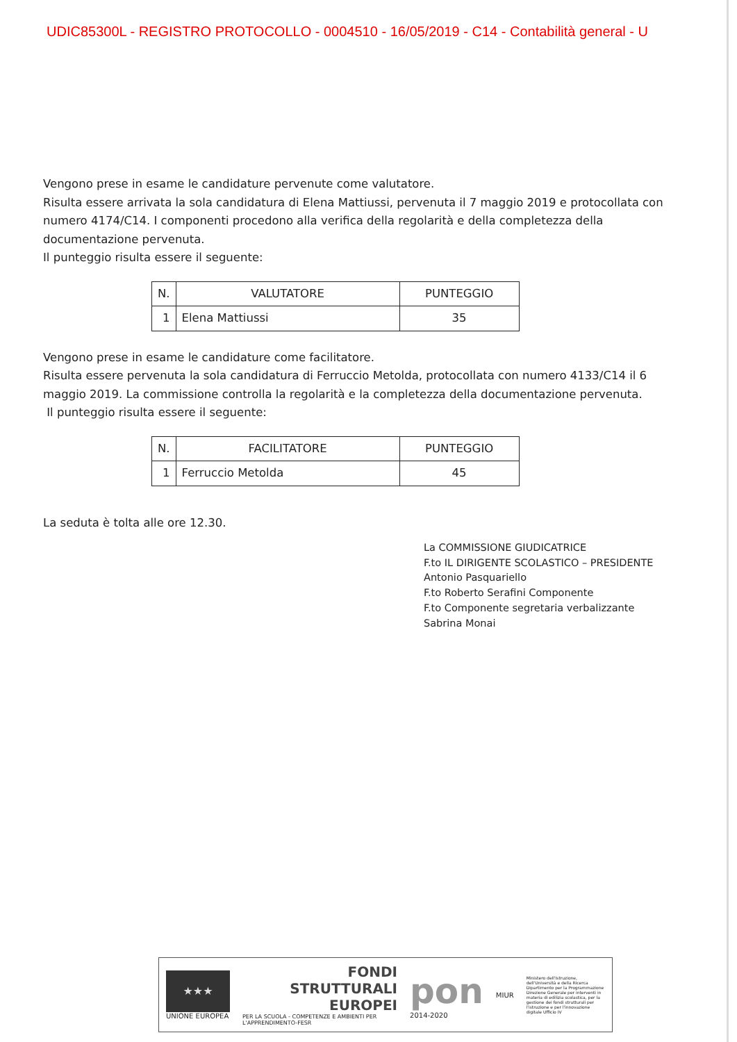UDIC85300L - REGISTRO PROTOCOLLO - 0004510 - 16/05/2019 - C14 - Contabilità general - U
Vengono prese in esame le candidature pervenute come valutatore.
Risulta essere arrivata la sola candidatura di Elena Mattiussi, pervenuta il 7 maggio 2019 e protocollata con numero 4174/C14. I componenti procedono alla verifica della regolarità e della completezza della documentazione pervenuta.
Il punteggio risulta essere il seguente:
| N. | VALUTATORE | PUNTEGGIO |
| --- | --- | --- |
| 1 | Elena Mattiussi | 35 |
Vengono prese in esame le candidature come facilitatore.
Risulta essere pervenuta la sola candidatura di Ferruccio Metolda, protocollata con numero 4133/C14 il 6 maggio 2019. La commissione controlla la regolarità e la completezza della documentazione pervenuta.
Il punteggio risulta essere il seguente:
| N. | FACILITATORE | PUNTEGGIO |
| --- | --- | --- |
| 1 | Ferruccio Metolda | 45 |
La seduta è tolta alle ore 12.30.
La COMMISSIONE GIUDICATRICE
F.to IL DIRIGENTE SCOLASTICO – PRESIDENTE
Antonio Pasquariello
F.to Roberto Serafini Componente
F.to Componente segretaria verbalizzante
Sabrina Monai
★★★
UNIONE EUROPEA
FONDI
STRUTTURALI
EUROPEI
PER LA SCUOLA - COMPETENZE E AMBIENTI PER L'APPRENDIMENTO-FESR
pon
2014-2020
MIUR
Ministero dell'Istruzione, dell'Università e della Ricerca Dipartimento per la Programmazione Direzione Generale per interventi in materia di edilizia scolastica, per la gestione dei fondi strutturali per l'istruzione e per l'innovazione digitale Ufficio IV